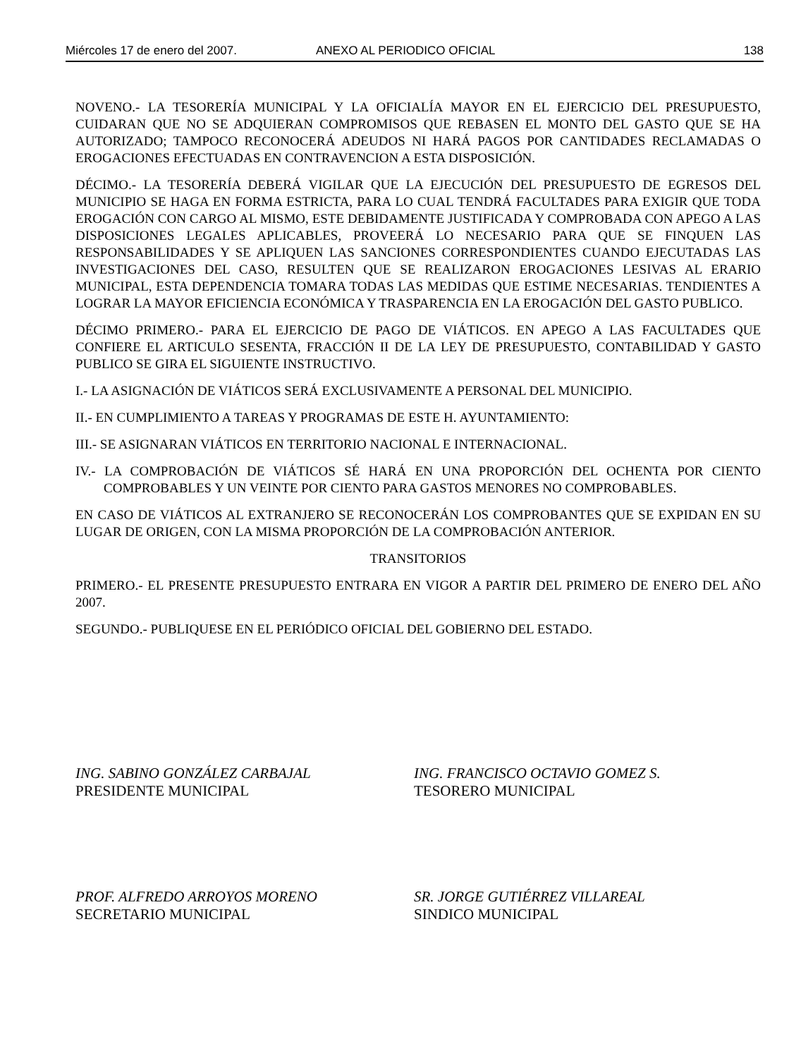Miércoles 17 de enero del 2007. ANEXO AL PERIODICO OFICIAL 138
NOVENO.- LA TESORERÍA MUNICIPAL Y LA OFICIALÍA MAYOR EN EL EJERCICIO DEL PRESUPUESTO, CUIDARAN QUE NO SE ADQUIERAN COMPROMISOS QUE REBASEN EL MONTO DEL GASTO QUE SE HA AUTORIZADO; TAMPOCO RECONOCERÁ ADEUDOS NI HARÁ PAGOS POR CANTIDADES RECLAMADAS O EROGACIONES EFECTUADAS EN CONTRAVENCION A ESTA DISPOSICIÓN.
DÉCIMO.- LA TESORERÍA DEBERÁ VIGILAR QUE LA EJECUCIÓN DEL PRESUPUESTO DE EGRESOS DEL MUNICIPIO SE HAGA EN FORMA ESTRICTA, PARA LO CUAL TENDRÁ FACULTADES PARA EXIGIR QUE TODA EROGACIÓN CON CARGO AL MISMO, ESTE DEBIDAMENTE JUSTIFICADA Y COMPROBADA CON APEGO A LAS DISPOSICIONES LEGALES APLICABLES, PROVEERÁ LO NECESARIO PARA QUE SE FINQUEN LAS RESPONSABILIDADES Y SE APLIQUEN LAS SANCIONES CORRESPONDIENTES CUANDO EJECUTADAS LAS INVESTIGACIONES DEL CASO, RESULTEN QUE SE REALIZARON EROGACIONES LESIVAS AL ERARIO MUNICIPAL, ESTA DEPENDENCIA TOMARA TODAS LAS MEDIDAS QUE ESTIME NECESARIAS. TENDIENTES A LOGRAR LA MAYOR EFICIENCIA ECONÓMICA Y TRASPARENCIA EN LA EROGACIÓN DEL GASTO PUBLICO.
DÉCIMO PRIMERO.- PARA EL EJERCICIO DE PAGO DE VIÁTICOS. EN APEGO A LAS FACULTADES QUE CONFIERE EL ARTICULO SESENTA, FRACCIÓN II DE LA LEY DE PRESUPUESTO, CONTABILIDAD Y GASTO PUBLICO SE GIRA EL SIGUIENTE INSTRUCTIVO.
I.- LA ASIGNACIÓN DE VIÁTICOS SERÁ EXCLUSIVAMENTE A PERSONAL DEL MUNICIPIO.
II.- EN CUMPLIMIENTO A TAREAS Y PROGRAMAS DE ESTE H. AYUNTAMIENTO:
III.- SE ASIGNARAN VIÁTICOS EN TERRITORIO NACIONAL E INTERNACIONAL.
IV.- LA COMPROBACIÓN DE VIÁTICOS SÉ HARÁ EN UNA PROPORCIÓN DEL OCHENTA POR CIENTO COMPROBABLES Y UN VEINTE POR CIENTO PARA GASTOS MENORES NO COMPROBABLES.
EN CASO DE VIÁTICOS AL EXTRANJERO SE RECONOCERÁN LOS COMPROBANTES QUE SE EXPIDAN EN SU LUGAR DE ORIGEN, CON LA MISMA PROPORCIÓN DE LA COMPROBACIÓN ANTERIOR.
TRANSITORIOS
PRIMERO.- EL PRESENTE PRESUPUESTO ENTRARA EN VIGOR A PARTIR DEL PRIMERO DE ENERO DEL AÑO 2007.
SEGUNDO.- PUBLIQUESE EN EL PERIÓDICO OFICIAL DEL GOBIERNO DEL ESTADO.
ING. SABINO GONZÁLEZ CARBAJAL
PRESIDENTE MUNICIPAL
ING. FRANCISCO OCTAVIO GOMEZ S.
TESORERO MUNICIPAL
PROF. ALFREDO ARROYOS MORENO
SECRETARIO MUNICIPAL
SR. JORGE GUTIÉRREZ VILLAREAL
SINDICO MUNICIPAL